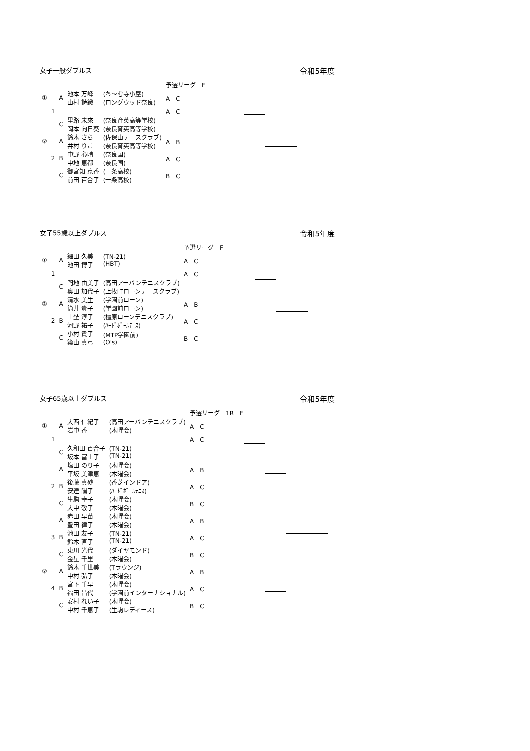女子一般ダブルス 令和5年度
| | | | | | 予選リーグ F |
| ① | | A | 池本 万峰 山村 詩織 | (ち～む寺小屋) (ロングウッド奈良) | A C |
| | 1 | | | | A C |
| | | C | 里路 未來 岡本 向日葵 | (奈良育英高等学校) (奈良育英高等学校) | |
| ② | | A | 鈴木 さら 井村 りこ | (佐保山テニスクラブ) (奈良育英高等学校) | A B |
| | 2 | B | 中野 心晴 中地 恵都 | (奈良国) (奈良国) | A C |
| | | C | 御宮知 京香 前田 百合子 | (一条高校) (一条高校) | B C |
女子55歳以上ダブルス 令和5年度
| | | | | | 予選リーグ F |
| ① | | A | 細田 久美 池田 博子 | (TN-21) (HBT) | A C |
| | 1 | | | | A C |
| | | C | 門地 由美子 奥田 加代子 | (高田アーバンテニスクラブ) (上牧町ローンテニスクラブ) | |
| ② | | A | 清水 美生 筒井 貴子 | (学園前ローン) (学園前ローン) | A B |
| | 2 | B | 上埜 淳子 河野 祐子 | (橿原ローンテニスクラブ) (ﾊｰﾄﾞﾎﾞｰﾙﾃﾆｽ) | A C |
| | | C | 小村 貴子 簗山 真弓 | (MTP学園前) (O's) | B C |
女子65歳以上ダブルス 令和5年度
| | | | | | 予選リーグ 1R F |
| ① | | A | 大西 仁紀子 岩中 香 | (高田アーバンテニスクラブ) (木曜会) | A C |
| | 1 | | | | A C |
| | | C | 久和田 百合子 坂本 冨士子 | (TN-21) (TN-21) | |
| | | A | 塩田 のり子 平坂 美津恵 | (木曜会) (木曜会) | A B |
| | 2 | B | 後藤 真砂 安達 陽子 | (香芝インドア) (ﾊｰﾄﾞﾎﾞｰﾙﾃﾆｽ) | A C |
| | | C | 生駒 幸子 大中 敬子 | (木曜会) (木曜会) | B C |
| | | A | 赤田 早苗 豊田 律子 | (木曜会) (木曜会) | A B |
| | 3 | B | 池田 友子 鈴木 直子 | (TN-21) (TN-21) | A C |
| | | C | 東川 光代 金星 千里 | (ダイヤモンド) (木曜会) | B C |
| ② | | A | 鈴木 千世美 中村 弘子 | (Tラウンジ) (木曜会) | A B |
| | 4 | B | 宮下 千早 福田 昌代 | (木曜会) (学園前インターナショナル) | A C |
| | | C | 安村 れい子 中村 千恵子 | (木曜会) (生駒レディース) | B C |